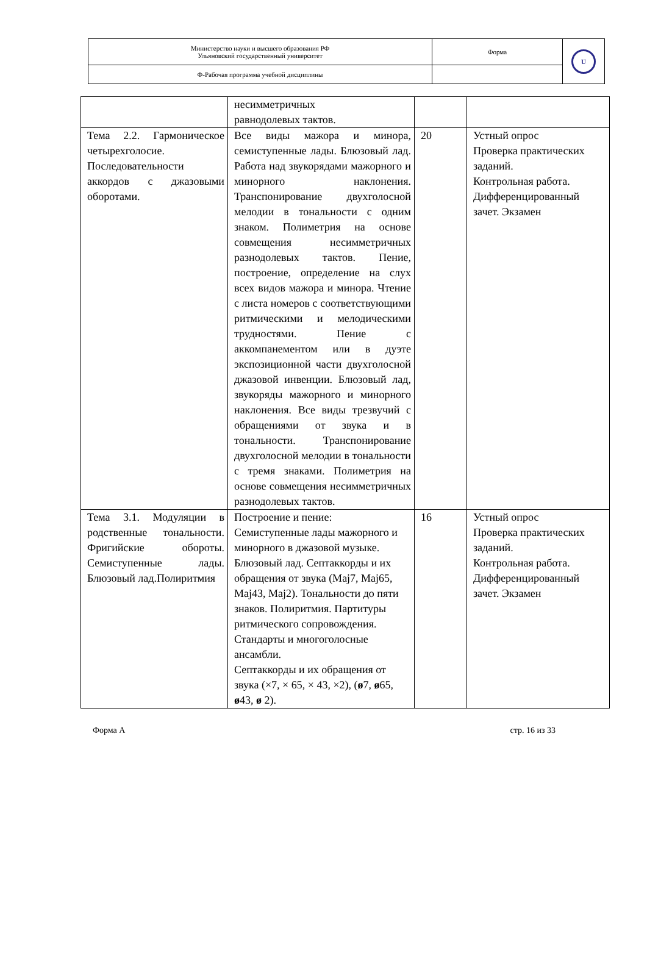| Министерство науки и высшего образования РФ Ульяновский государственный университет | Форма | U |
| Ф-Рабочая программа учебной дисциплины | | |
| | несимметричных равнодолевых тактов. | | |
| Тема 2.2. Гармоническое четырехголосие. Последовательности аккордов с джазовыми оборотами. | Все виды мажора и минора, семиступенные лады. Блюзовый лад. Работа над звукорядами мажорного и минорного наклонения. Транспонирование двухголосной мелодии в тональности с одним знаком. Полиметрия на основе совмещения несимметричных разнодолевых тактов. Пение, построение, определение на слух всех видов мажора и минора. Чтение с листа номеров с соответствующими ритмическими и мелодическими трудностями. Пение с аккомпанементом или в дуэте экспозиционной части двухголосной джазовой инвенции. Блюзовый лад, звукоряды мажорного и минорного наклонения. Все виды трезвучий с обращениями от звука и в тональности. Транспонирование двухголосной мелодии в тональности с тремя знаками. Полиметрия на основе совмещения несимметричных разнодолевых тактов. | 20 | Устный опрос Проверка практических заданий. Контрольная работа. Дифференцированный зачет. Экзамен |
| Тема 3.1. Модуляции в родственные тональности. Фригийские обороты. Семиступенные лады. Блюзовый лад.Полиритмия | Построение и пение: Семиступенные лады мажорного и минорного в джазовой музыке. Блюзовый лад. Септаккорды и их обращения от звука (Maj7, Maj65, Maj43, Maj2). Тональности до пяти знаков. Полиритмия. Партитуры ритмического сопровождения. Стандарты и многоголосные ансамбли. Септаккорды и их обращения от звука (×7, × 65, × 43, ×2), ( ø 7, ø 65, ø 43, ø 2). | 16 | Устный опрос Проверка практических заданий. Контрольная работа. Дифференцированный зачет. Экзамен |
Форма А стр. 16 из 33